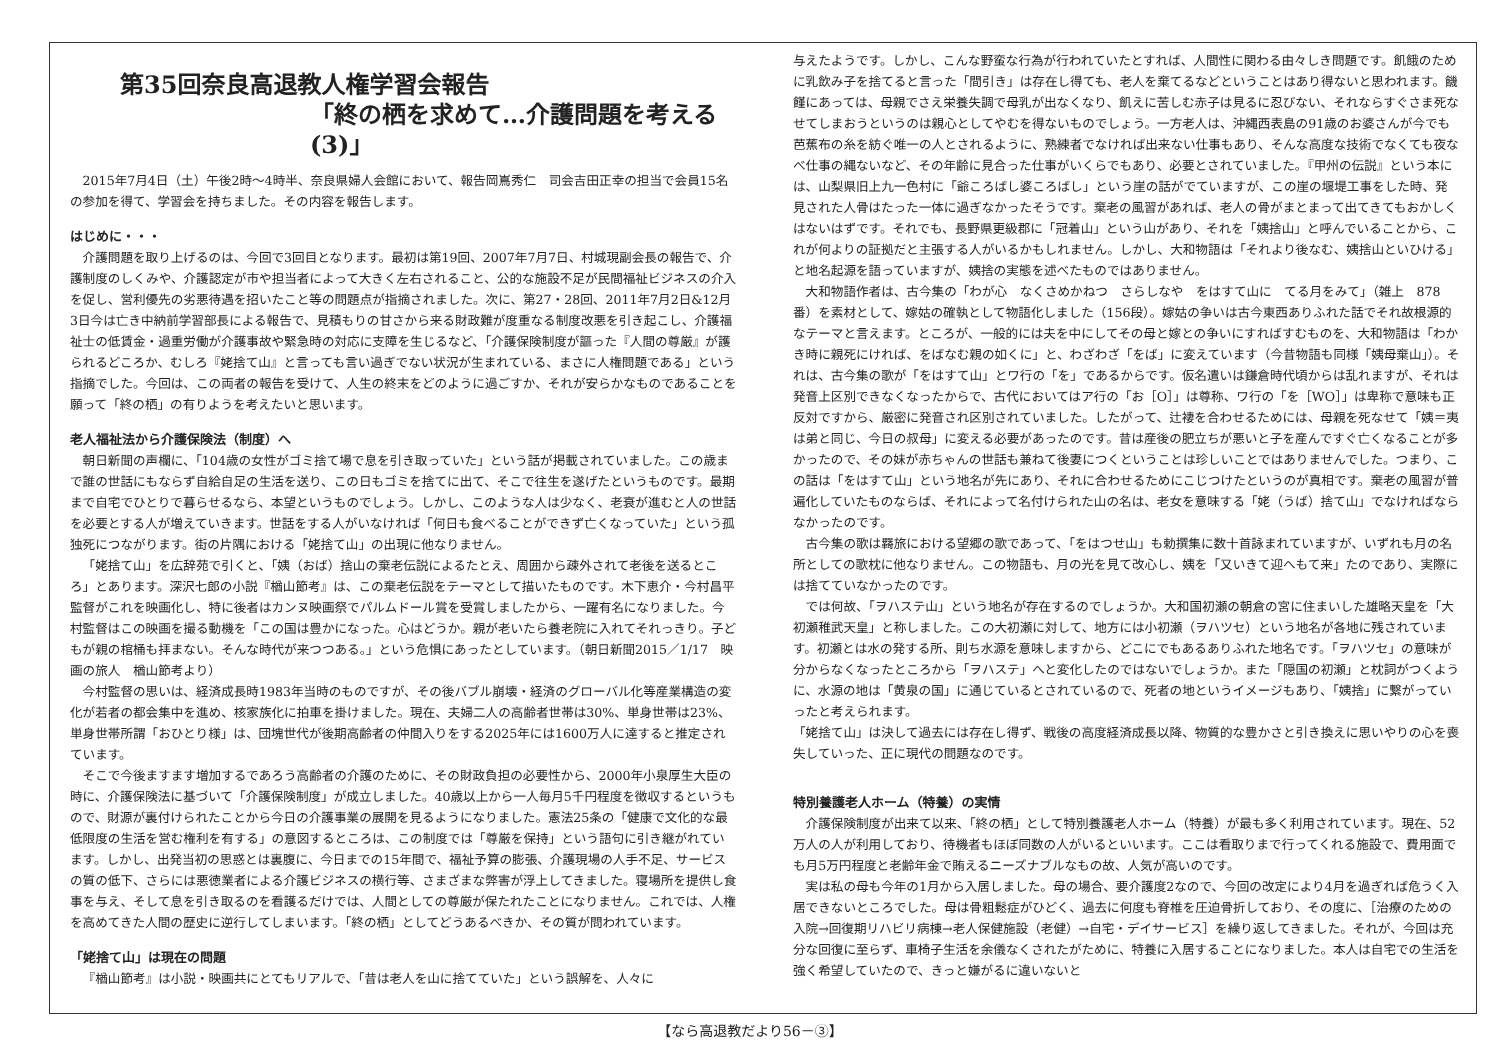第35回奈良高退教人権学習会報告
「終の栖を求めて…介護問題を考える(3)」
2015年7月4日（土）午後2時～4時半、奈良県婦人会館において、報告岡嶌秀仁　司会吉田正幸の担当で会員15名の参加を得て、学習会を持ちました。その内容を報告します。
はじめに・・・
介護問題を取り上げるのは、今回で3回目となります。最初は第19回、2007年7月7日、村城現副会長の報告で、介護制度のしくみや、介護認定が市や担当者によって大きく左右されること、公的な施設不足が民間福祉ビジネスの介入を促し、営利優先の劣悪待遇を招いたこと等の問題点が指摘されました。次に、第27・28回、2011年7月2日&12月3日今は亡き中納前学習部長による報告で、見積もりの甘さから来る財政難が度重なる制度改悪を引き起こし、介護福祉士の低賃金・過重労働が介護事故や緊急時の対応に支障を生じるなど、「介護保険制度が謳った『人間の尊厳』が護られるどころか、むしろ『姥捨て山』と言っても言い過ぎでない状況が生まれている、まさに人権問題である」という指摘でした。今回は、この両者の報告を受けて、人生の終末をどのように過ごすか、それが安らかなものであることを願って「終の栖」の有りようを考えたいと思います。
老人福祉法から介護保険法（制度）へ
朝日新聞の声欄に、「104歳の女性がゴミ捨て場で息を引き取っていた」という話が掲載されていました。この歳まで誰の世話にもならず自給自足の生活を送り、この日もゴミを捨てに出て、そこで往生を遂げたというものです。最期まで自宅でひとりで暮らせるなら、本望というものでしょう。しかし、このような人は少なく、老衰が進むと人の世話を必要とする人が増えていきます。世話をする人がいなければ「何日も食べることができず亡くなっていた」という孤独死につながります。街の片隅における「姥捨て山」の出現に他なりません。
「姥捨て山」を広辞苑で引くと、「姨（おば）捨山の棄老伝説によるたとえ、周囲から疎外されて老後を送るところ」とあります。深沢七郎の小説『楢山節考』は、この棄老伝説をテーマとして描いたものです。木下恵介・今村昌平監督がこれを映画化し、特に後者はカンヌ映画祭でパルムドール賞を受賞しましたから、一躍有名になりました。今村監督はこの映画を撮る動機を「この国は豊かになった。心はどうか。親が老いたら養老院に入れてそれっきり。子どもが親の棺桶も拝まない。そんな時代が来つつある。」という危惧にあったとしています。（朝日新聞2015／1/17　映画の旅人　楢山節考より）
今村監督の思いは、経済成長時1983年当時のものですが、その後バブル崩壊・経済のグローバル化等産業構造の変化が若者の都会集中を進め、核家族化に拍車を掛けました。現在、夫婦二人の高齢者世帯は30%、単身世帯は23%、単身世帯所謂「おひとり様」は、団塊世代が後期高齢者の仲間入りをする2025年には1600万人に達すると推定されています。
そこで今後ますます増加するであろう高齢者の介護のために、その財政負担の必要性から、2000年小泉厚生大臣の時に、介護保険法に基づいて「介護保険制度」が成立しました。40歳以上から一人毎月5千円程度を徴収するというもので、財源が裏付けられたことから今日の介護事業の展開を見るようになりました。憲法25条の「健康で文化的な最低限度の生活を営む権利を有する」の意図するところは、この制度では「尊厳を保持」という語句に引き継がれています。しかし、出発当初の思惑とは裏腹に、今日までの15年間で、福祉予算の膨張、介護現場の人手不足、サービスの質の低下、さらには悪徳業者による介護ビジネスの横行等、さまざまな弊害が浮上してきました。寝場所を提供し食事を与え、そして息を引き取るのを看護るだけでは、人間としての尊厳が保たれたことになりません。これでは、人権を高めてきた人間の歴史に逆行してしまいます。「終の栖」としてどうあるべきか、その質が問われています。
「姥捨て山」は現在の問題
『楢山節考』は小説・映画共にとてもリアルで、「昔は老人を山に捨てていた」という誤解を、人々に
与えたようです。しかし、こんな野蛮な行為が行われていたとすれば、人間性に関わる由々しき問題です。飢餓のために乳飲み子を捨てると言った「間引き」は存在し得ても、老人を棄てるなどということはあり得ないと思われます。饑饉にあっては、母親でさえ栄養失調で母乳が出なくなり、飢えに苦しむ赤子は見るに忍びない、それならすぐさま死なせてしまおうというのは親心としてやむを得ないものでしょう。一方老人は、沖縄西表島の91歳のお婆さんが今でも芭蕉布の糸を紡ぐ唯一の人とされるように、熟練者でなければ出来ない仕事もあり、そんな高度な技術でなくても夜なべ仕事の縄ないなど、その年齢に見合った仕事がいくらでもあり、必要とされていました。『甲州の伝説』という本には、山梨県旧上九一色村に「爺ころばし婆ころばし」という崖の話がでていますが、この崖の堰堤工事をした時、発見された人骨はたった一体に過ぎなかったそうです。棄老の風習があれば、老人の骨がまとまって出てきてもおかしくはないはずです。それでも、長野県更級郡に「冠着山」という山があり、それを「姨捨山」と呼んでいることから、これが何よりの証拠だと主張する人がいるかもしれません。しかし、大和物語は「それより後なむ、姨捨山といひける」と地名起源を語っていますが、姨捨の実態を述べたものではありません。
大和物語作者は、古今集の「わが心　なくさめかねつ　さらしなや　をはすて山に　てる月をみて」（雑上　878番）を素材として、嫁姑の確執として物語化しました（156段）。嫁姑の争いは古今東西ありふれた話でそれ故根源的なテーマと言えます。ところが、一般的には夫を中にしてその母と嫁との争いにすればすむものを、大和物語は「わかき時に親死にければ、をばなむ親の如くに」と、わざわざ「をば」に変えています（今昔物語も同様「姨母棄山」）。それは、古今集の歌が「をはすて山」とワ行の「を」であるからです。仮名遣いは鎌倉時代頃からは乱れますが、それは発音上区別できなくなったからで、古代においてはア行の「お［O］」は尊称、ワ行の「を［WO］」は卑称で意味も正反対ですから、厳密に発音され区別されていました。したがって、辻褄を合わせるためには、母親を死なせて「姨＝夷は弟と同じ、今日の叔母」に変える必要があったのです。昔は産後の肥立ちが悪いと子を産んですぐ亡くなることが多かったので、その妹が赤ちゃんの世話も兼ねて後妻につくということは珍しいことではありませんでした。つまり、この話は「をはすて山」という地名が先にあり、それに合わせるためにこじつけたというのが真相です。棄老の風習が普遍化していたものならば、それによって名付けられた山の名は、老女を意味する「姥（うば）捨て山」でなければならなかったのです。
古今集の歌は羇旅における望郷の歌であって、「をはつせ山」も勅撰集に数十首詠まれていますが、いずれも月の名所としての歌枕に他なりません。この物語も、月の光を見て改心し、姨を「又いきて迎へもて来」たのであり、実際には捨てていなかったのです。
では何故、「ヲハステ山」という地名が存在するのでしょうか。大和国初瀬の朝倉の宮に住まいした雄略天皇を「大初瀬稚武天皇」と称しました。この大初瀬に対して、地方には小初瀬（ヲハツセ）という地名が各地に残されています。初瀬とは水の発する所、則ち水源を意味しますから、どこにでもあるありふれた地名です。「ヲハツセ」の意味が分からなくなったところから「ヲハステ」へと変化したのではないでしょうか。また「隠国の初瀬」と枕詞がつくように、水源の地は「黄泉の国」に通じているとされているので、死者の地というイメージもあり、「姨捨」に繋がっていったと考えられます。
「姥捨て山」は決して過去には存在し得ず、戦後の高度経済成長以降、物質的な豊かさと引き換えに思いやりの心を喪失していった、正に現代の問題なのです。
特別養護老人ホーム（特養）の実情
介護保険制度が出来て以来、「終の栖」として特別養護老人ホーム（特養）が最も多く利用されています。現在、52万人の人が利用しており、待機者もほぼ同数の人がいるといいます。ここは看取りまで行ってくれる施設で、費用面でも月5万円程度と老齢年金で賄えるニーズナブルなもの故、人気が高いのです。
実は私の母も今年の1月から入居しました。母の場合、要介護度2なので、今回の改定により4月を過ぎれば危うく入居できないところでした。母は骨粗鬆症がひどく、過去に何度も脊椎を圧迫骨折しており、その度に、［治療のための入院→回復期リハビリ病棟→老人保健施設（老健）→自宅・デイサービス］を繰り返してきました。それが、今回は充分な回復に至らず、車椅子生活を余儀なくされたがために、特養に入居することになりました。本人は自宅での生活を強く希望していたので、きっと嫌がるに違いないと
【なら高退教だより56－③】